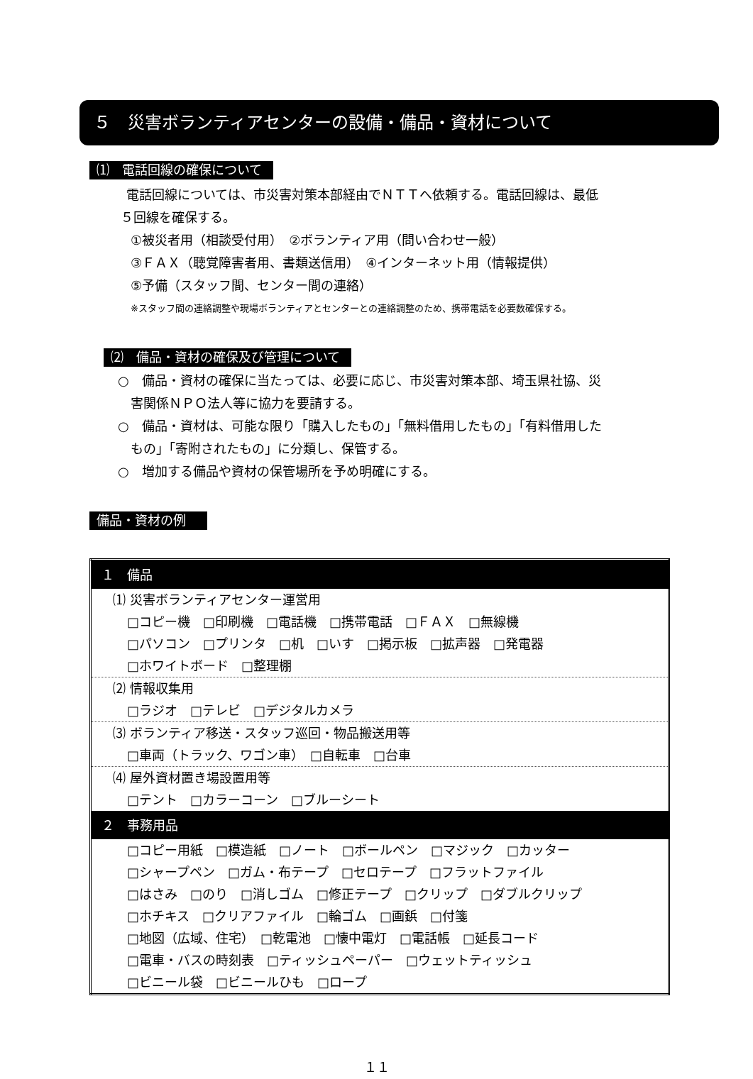５　災害ボランティアセンターの設備・備品・資材について
⑴　電話回線の確保について
電話回線については、市災害対策本部経由でＮＴＴへ依頼する。電話回線は、最低
５回線を確保する。
①被災者用（相談受付用）　②ボランティア用（問い合わせ一般）
③ＦＡＸ（聴覚障害者用、書類送信用）　④インターネット用（情報提供）
⑤予備（スタッフ間、センター間の連絡）
※スタッフ間の連絡調整や現場ボランティアとセンターとの連絡調整のため、携帯電話を必要数確保する。
⑵　備品・資材の確保及び管理について
○　備品・資材の確保に当たっては、必要に応じ、市災害対策本部、埼玉県社協、災
害関係ＮＰＯ法人等に協力を要請する。
○　備品・資材は、可能な限り「購入したもの」「無料借用したもの」「有料借用した
もの」「寄附されたもの」に分類し、保管する。
○　増加する備品や資材の保管場所を予め明確にする。
備品・資材の例
| １ 備品 |
| ⑴ 災害ボランティアセンター運営用 □コピー機 □印刷機 □電話機 □携帯電話 □ＦＡＸ □無線機 □パソコン □プリンタ □机 □いす □掲示板 □拡声器 □発電器 □ホワイトボード □整理棚 |
| ⑵ 情報収集用 □ラジオ □テレビ □デジタルカメラ |
| ⑶ ボランティア移送・スタッフ巡回・物品搬送用等 □車両（トラック、ワゴン車） □自転車 □台車 |
| ⑷ 屋外資材置き場設置用等 □テント □カラーコーン □ブルーシート |
| ２ 事務用品 |
| □コピー用紙 □模造紙 □ノート □ボールペン □マジック □カッター □シャープペン □ガム・布テープ □セロテープ □フラットファイル □はさみ □のり □消しゴム □修正テープ □クリップ □ダブルクリップ □ホチキス □クリアファイル □輪ゴム □画鋲 □付箋 □地図（広域、住宅） □乾電池 □懐中電灯 □電話帳 □延長コード □電車・バスの時刻表 □ティッシュペーパー □ウェットティッシュ □ビニール袋 □ビニールひも □ロープ |
１１